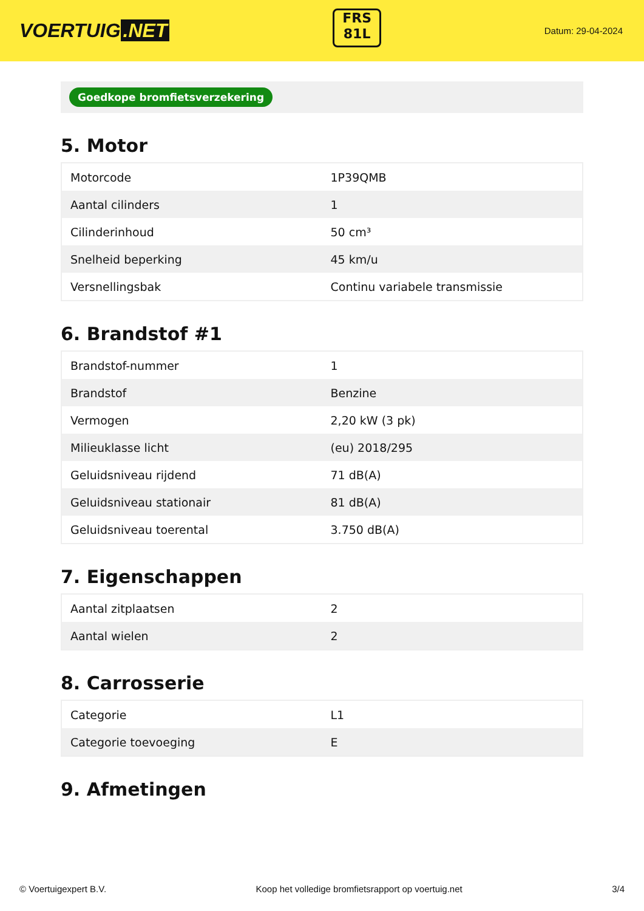VOERTUIG.NET
FRS
81L
Datum: 29-04-2024
Goedkope bromfietsverzekering
5. Motor
| Motorcode | 1P39QMB |
| Aantal cilinders | 1 |
| Cilinderinhoud | 50 cm³ |
| Snelheid beperking | 45 km/u |
| Versnellingsbak | Continu variabele transmissie |
6. Brandstof #1
| Brandstof-nummer | 1 |
| Brandstof | Benzine |
| Vermogen | 2,20 kW (3 pk) |
| Milieuklasse licht | (eu) 2018/295 |
| Geluidsniveau rijdend | 71 dB(A) |
| Geluidsniveau stationair | 81 dB(A) |
| Geluidsniveau toerental | 3.750 dB(A) |
7. Eigenschappen
| Aantal zitplaatsen | 2 |
| Aantal wielen | 2 |
8. Carrosserie
| Categorie | L1 |
| Categorie toevoeging | E |
9. Afmetingen
© Voertuigexpert B.V. Koop het volledige bromfietsrapport op voertuig.net 3/4